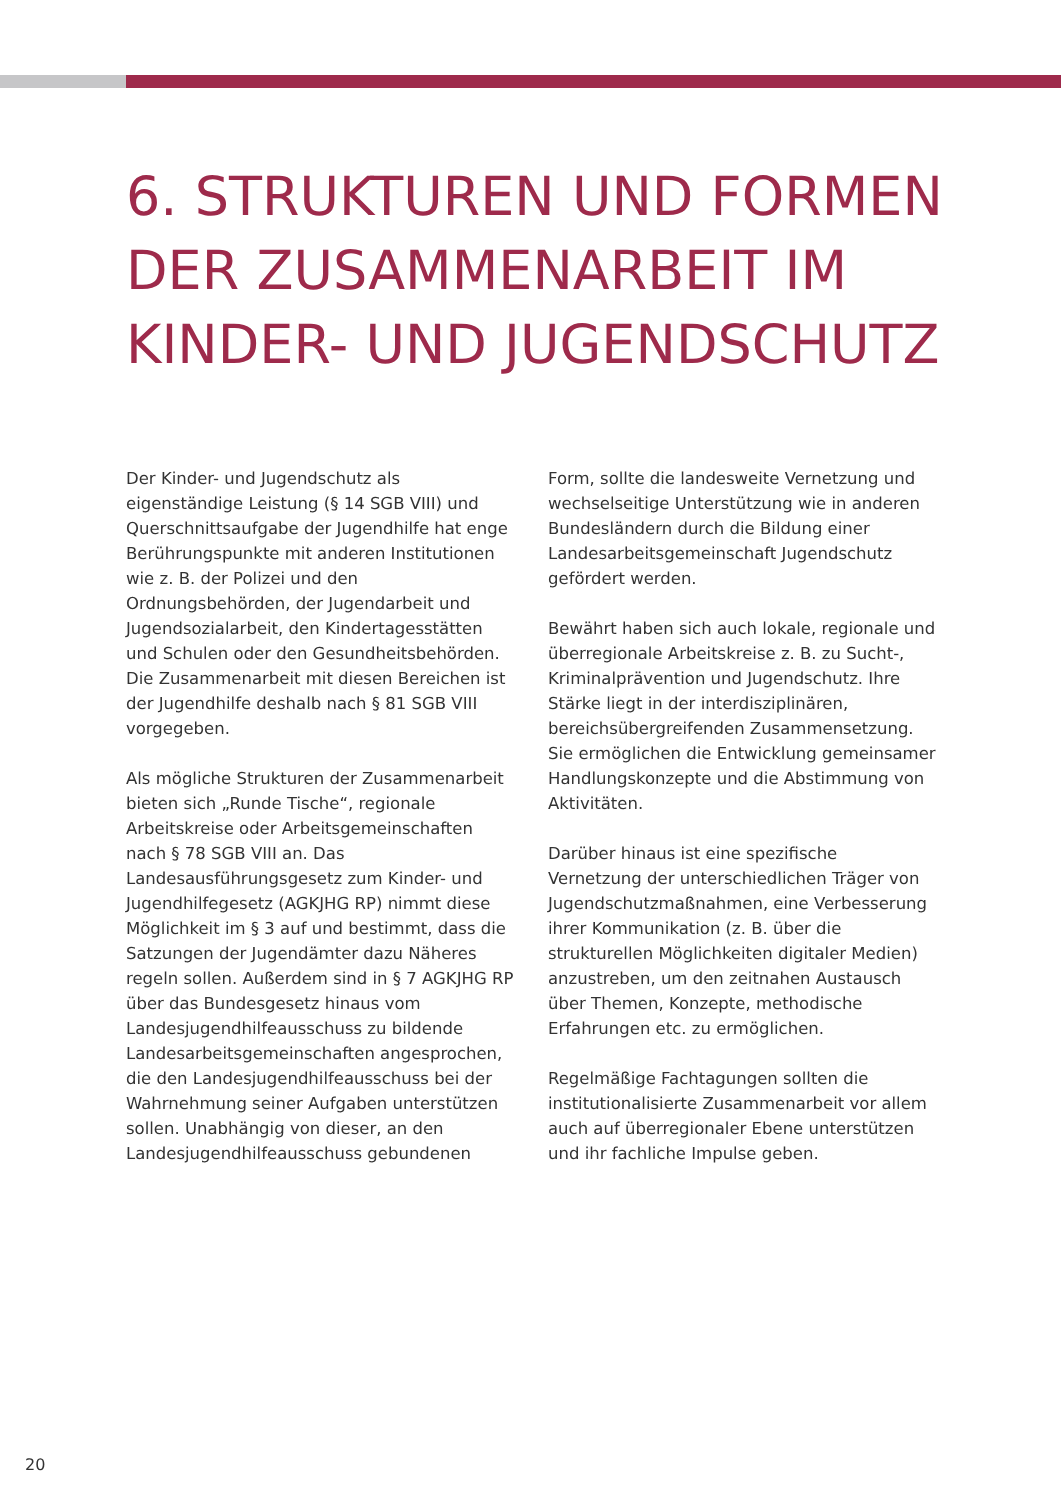6. STRUKTUREN UND FORMEN DER ZUSAMMENARBEIT IM KINDER- UND JUGENDSCHUTZ
Der Kinder- und Jugendschutz als eigenständige Leistung (§ 14 SGB VIII) und Querschnittsaufgabe der Jugendhilfe hat enge Berührungspunkte mit anderen Institutionen wie z. B. der Polizei und den Ordnungsbehörden, der Jugendarbeit und Jugendsozialarbeit, den Kindertagesstätten und Schulen oder den Gesundheitsbehörden. Die Zusammenarbeit mit diesen Bereichen ist der Jugendhilfe deshalb nach § 81 SGB VIII vorgegeben.
Als mögliche Strukturen der Zusammenarbeit bieten sich „Runde Tische“, regionale Arbeitskreise oder Arbeitsgemeinschaften nach § 78 SGB VIII an. Das Landesausführungsgesetz zum Kinder- und Jugendhilfegesetz (AGKJHG RP) nimmt diese Möglichkeit im § 3 auf und bestimmt, dass die Satzungen der Jugendämter dazu Näheres regeln sollen. Außerdem sind in § 7 AGKJHG RP über das Bundesgesetz hinaus vom Landesjugendhilfeausschuss zu bildende Landesarbeitsgemeinschaften angesprochen, die den Landesjugendhilfeausschuss bei der Wahrnehmung seiner Aufgaben unterstützen sollen. Unabhängig von dieser, an den Landesjugendhilfeausschuss gebundenen Form, sollte die landesweite Vernetzung und wechselseitige Unterstützung wie in anderen Bundesländern durch die Bildung einer Landesarbeitsgemeinschaft Jugendschutz gefördert werden.
Bewährt haben sich auch lokale, regionale und überregionale Arbeitskreise z. B. zu Sucht-, Kriminalprävention und Jugendschutz. Ihre Stärke liegt in der interdisziplinären, bereichsübergreifenden Zusammensetzung. Sie ermöglichen die Entwicklung gemeinsamer Handlungskonzepte und die Abstimmung von Aktivitäten.
Darüber hinaus ist eine spezifische Vernetzung der unterschiedlichen Träger von Jugendschutzmaßnahmen, eine Verbesserung ihrer Kommunikation (z. B. über die strukturellen Möglichkeiten digitaler Medien) anzustreben, um den zeitnahen Austausch über Themen, Konzepte, methodische Erfahrungen etc. zu ermöglichen.
Regelmäßige Fachtagungen sollten die institutionalisierte Zusammenarbeit vor allem auch auf überregionaler Ebene unterstützen und ihr fachliche Impulse geben.
20